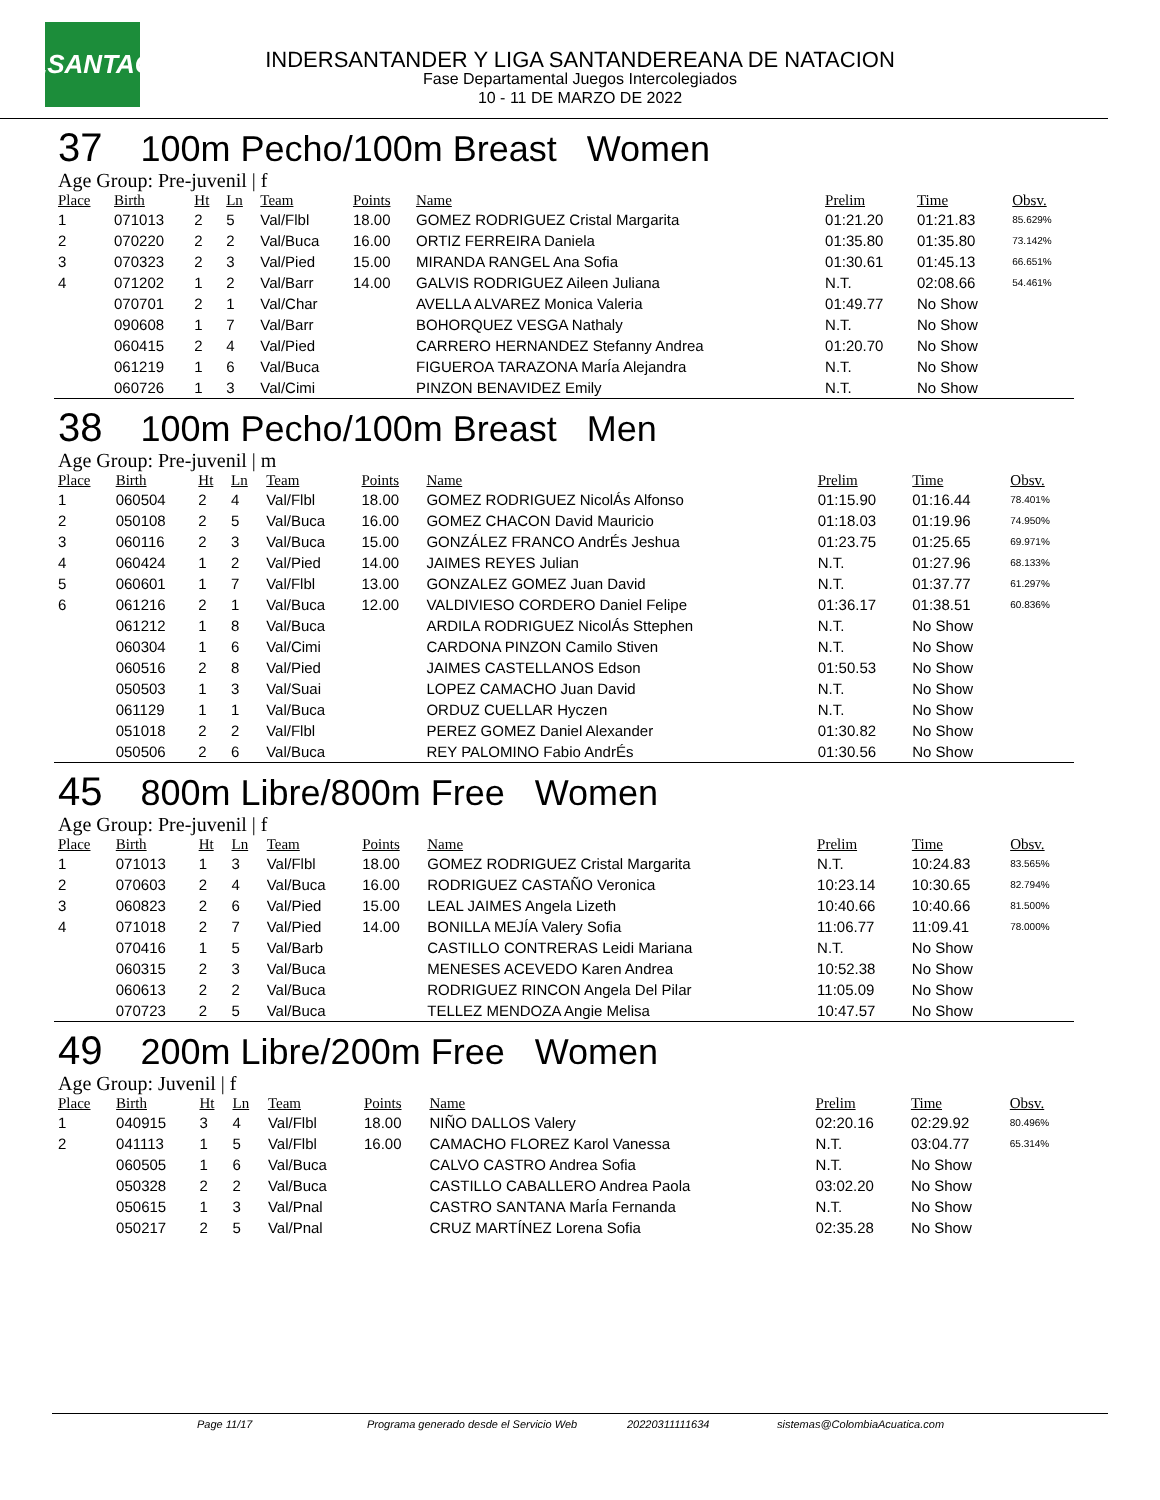LSANTAC
INDERSANTANDER Y LIGA SANTANDEREANA DE NATACION
Fase Departamental Juegos Intercolegiados
10 - 11 DE MARZO DE 2022
37 100m Pecho/100m Breast Women
Age Group: Pre-juvenil | f
| Place | Birth | Ht | Ln | Team | Points | Name | Prelim | Time | Obsv. |
| --- | --- | --- | --- | --- | --- | --- | --- | --- | --- |
| 1 | 071013 | 2 | 5 | Val/Flbl | 18.00 | GOMEZ RODRIGUEZ Cristal Margarita | 01:21.20 | 01:21.83 | 85.629% |
| 2 | 070220 | 2 | 2 | Val/Buca | 16.00 | ORTIZ FERREIRA Daniela | 01:35.80 | 01:35.80 | 73.142% |
| 3 | 070323 | 2 | 3 | Val/Pied | 15.00 | MIRANDA RANGEL Ana Sofia | 01:30.61 | 01:45.13 | 66.651% |
| 4 | 071202 | 1 | 2 | Val/Barr | 14.00 | GALVIS RODRIGUEZ Aileen Juliana | N.T. | 02:08.66 | 54.461% |
| | 070701 | 2 | 1 | Val/Char | | AVELLA ALVAREZ Monica Valeria | 01:49.77 | No Show | |
| | 090608 | 1 | 7 | Val/Barr | | BOHORQUEZ VESGA Nathaly | N.T. | No Show | |
| | 060415 | 2 | 4 | Val/Pied | | CARRERO HERNANDEZ Stefanny Andrea | 01:20.70 | No Show | |
| | 061219 | 1 | 6 | Val/Buca | | FIGUEROA TARAZONA MarÍa Alejandra | N.T. | No Show | |
| | 060726 | 1 | 3 | Val/Cimi | | PINZON BENAVIDEZ Emily | N.T. | No Show | |
38 100m Pecho/100m Breast Men
Age Group: Pre-juvenil | m
| Place | Birth | Ht | Ln | Team | Points | Name | Prelim | Time | Obsv. |
| --- | --- | --- | --- | --- | --- | --- | --- | --- | --- |
| 1 | 060504 | 2 | 4 | Val/Flbl | 18.00 | GOMEZ RODRIGUEZ NicolÁs Alfonso | 01:15.90 | 01:16.44 | 78.401% |
| 2 | 050108 | 2 | 5 | Val/Buca | 16.00 | GOMEZ CHACON David Mauricio | 01:18.03 | 01:19.96 | 74.950% |
| 3 | 060116 | 2 | 3 | Val/Buca | 15.00 | GONZÁLEZ FRANCO AndrÉs Jeshua | 01:23.75 | 01:25.65 | 69.971% |
| 4 | 060424 | 1 | 2 | Val/Pied | 14.00 | JAIMES REYES Julian | N.T. | 01:27.96 | 68.133% |
| 5 | 060601 | 1 | 7 | Val/Flbl | 13.00 | GONZALEZ GOMEZ Juan David | N.T. | 01:37.77 | 61.297% |
| 6 | 061216 | 2 | 1 | Val/Buca | 12.00 | VALDIVIESO CORDERO Daniel Felipe | 01:36.17 | 01:38.51 | 60.836% |
| | 061212 | 1 | 8 | Val/Buca | | ARDILA RODRIGUEZ NicolÁs Sttephen | N.T. | No Show | |
| | 060304 | 1 | 6 | Val/Cimi | | CARDONA PINZON Camilo Stiven | N.T. | No Show | |
| | 060516 | 2 | 8 | Val/Pied | | JAIMES CASTELLANOS Edson | 01:50.53 | No Show | |
| | 050503 | 1 | 3 | Val/Suai | | LOPEZ CAMACHO Juan David | N.T. | No Show | |
| | 061129 | 1 | 1 | Val/Buca | | ORDUZ CUELLAR Hyczen | N.T. | No Show | |
| | 051018 | 2 | 2 | Val/Flbl | | PEREZ GOMEZ Daniel Alexander | 01:30.82 | No Show | |
| | 050506 | 2 | 6 | Val/Buca | | REY PALOMINO Fabio AndrÉs | 01:30.56 | No Show | |
45 800m Libre/800m Free Women
Age Group: Pre-juvenil | f
| Place | Birth | Ht | Ln | Team | Points | Name | Prelim | Time | Obsv. |
| --- | --- | --- | --- | --- | --- | --- | --- | --- | --- |
| 1 | 071013 | 1 | 3 | Val/Flbl | 18.00 | GOMEZ RODRIGUEZ Cristal Margarita | N.T. | 10:24.83 | 83.565% |
| 2 | 070603 | 2 | 4 | Val/Buca | 16.00 | RODRIGUEZ CASTAÑO Veronica | 10:23.14 | 10:30.65 | 82.794% |
| 3 | 060823 | 2 | 6 | Val/Pied | 15.00 | LEAL JAIMES Angela Lizeth | 10:40.66 | 10:40.66 | 81.500% |
| 4 | 071018 | 2 | 7 | Val/Pied | 14.00 | BONILLA MEJÍA Valery Sofia | 11:06.77 | 11:09.41 | 78.000% |
| | 070416 | 1 | 5 | Val/Barb | | CASTILLO CONTRERAS Leidi Mariana | N.T. | No Show | |
| | 060315 | 2 | 3 | Val/Buca | | MENESES ACEVEDO Karen Andrea | 10:52.38 | No Show | |
| | 060613 | 2 | 2 | Val/Buca | | RODRIGUEZ RINCON Angela Del Pilar | 11:05.09 | No Show | |
| | 070723 | 2 | 5 | Val/Buca | | TELLEZ MENDOZA Angie Melisa | 10:47.57 | No Show | |
49 200m Libre/200m Free Women
Age Group: Juvenil | f
| Place | Birth | Ht | Ln | Team | Points | Name | Prelim | Time | Obsv. |
| --- | --- | --- | --- | --- | --- | --- | --- | --- | --- |
| 1 | 040915 | 3 | 4 | Val/Flbl | 18.00 | NIÑO DALLOS Valery | 02:20.16 | 02:29.92 | 80.496% |
| 2 | 041113 | 1 | 5 | Val/Flbl | 16.00 | CAMACHO FLOREZ Karol Vanessa | N.T. | 03:04.77 | 65.314% |
| | 060505 | 1 | 6 | Val/Buca | | CALVO CASTRO Andrea Sofia | N.T. | No Show | |
| | 050328 | 2 | 2 | Val/Buca | | CASTILLO CABALLERO Andrea Paola | 03:02.20 | No Show | |
| | 050615 | 1 | 3 | Val/Pnal | | CASTRO SANTANA MarÍa Fernanda | N.T. | No Show | |
| | 050217 | 2 | 5 | Val/Pnal | | CRUZ MARTÍNEZ Lorena Sofia | 02:35.28 | No Show | |
Page 11/17 Programa generado desde el Servicio Web 20220311111634 sistemas@ColombiaAcuatica.com